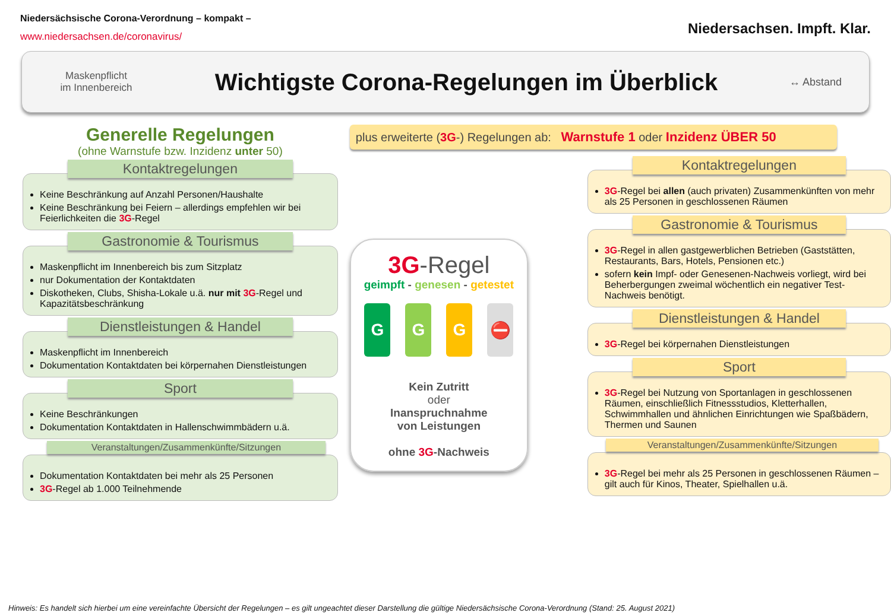Niedersächsische Corona-Verordnung – kompakt –
www.niedersachsen.de/coronavirus/
Niedersachsen. Impft. Klar.
Maskenpflicht
im Innenbereich
Wichtigste Corona-Regelungen im Überblick
↔ Abstand
Generelle Regelungen
(ohne Warnstufe bzw. Inzidenz unter 50)
Kontaktregelungen
Keine Beschränkung auf Anzahl Personen/Haushalte
Keine Beschränkung bei Feiern – allerdings empfehlen wir bei Feierlichkeiten die 3G-Regel
Gastronomie & Tourismus
Maskenpflicht im Innenbereich bis zum Sitzplatz
nur Dokumentation der Kontaktdaten
Diskotheken, Clubs, Shisha-Lokale u.ä. nur mit 3G-Regel und Kapazitätsbeschränkung
Dienstleistungen & Handel
Maskenpflicht im Innenbereich
Dokumentation Kontaktdaten bei körpernahen Dienstleistungen
Sport
Keine Beschränkungen
Dokumentation Kontaktdaten in Hallenschwimmbädern u.ä.
Veranstaltungen/Zusammenkünfte/Sitzungen
Dokumentation Kontaktdaten bei mehr als 25 Personen
3G-Regel ab 1.000 Teilnehmende
plus erweiterte (3G-) Regelungen ab: Warnstufe 1 oder Inzidenz ÜBER 50
3G-Regel
geimpft - genesen - getestet
GGG ⛔
Kein Zutritt
oder
Inanspruchnahme
von Leistungen
ohne 3G-Nachweis
Kontaktregelungen
3G-Regel bei allen (auch privaten) Zusammenkünften von mehr als 25 Personen in geschlossenen Räumen
Gastronomie & Tourismus
3G-Regel in allen gastgewerblichen Betrieben (Gaststätten, Restaurants, Bars, Hotels, Pensionen etc.)
sofern kein Impf- oder Genesenen-Nachweis vorliegt, wird bei Beherbergungen zweimal wöchentlich ein negativer Test-Nachweis benötigt.
Dienstleistungen & Handel
3G-Regel bei körpernahen Dienstleistungen
Sport
3G-Regel bei Nutzung von Sportanlagen in geschlossenen Räumen, einschließlich Fitnessstudios, Kletterhallen, Schwimmhallen und ähnlichen Einrichtungen wie Spaßbädern, Thermen und Saunen
Veranstaltungen/Zusammenkünfte/Sitzungen
3G-Regel bei mehr als 25 Personen in geschlossenen Räumen – gilt auch für Kinos, Theater, Spielhallen u.ä.
Hinweis: Es handelt sich hierbei um eine vereinfachte Übersicht der Regelungen – es gilt ungeachtet dieser Darstellung die gültige Niedersächsische Corona-Verordnung (Stand: 25. August 2021)